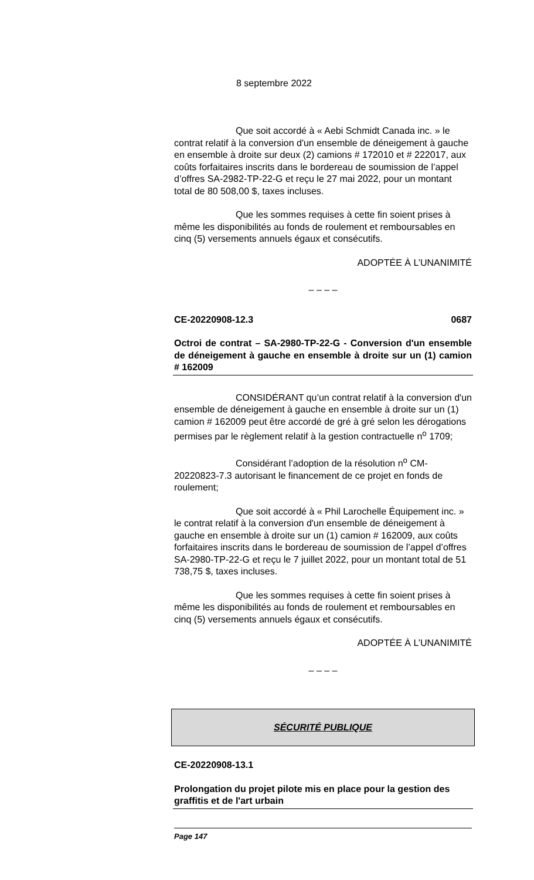8 septembre 2022
Que soit accordé à « Aebi Schmidt Canada inc. » le contrat relatif à la conversion d'un ensemble de déneigement à gauche en ensemble à droite sur deux (2) camions # 172010 et # 222017, aux coûts forfaitaires inscrits dans le bordereau de soumission de l’appel d’offres SA-2982-TP-22-G et reçu le 27 mai 2022, pour un montant total de 80 508,00 $, taxes incluses.
Que les sommes requises à cette fin soient prises à même les disponibilités au fonds de roulement et remboursables en cinq (5) versements annuels égaux et consécutifs.
ADOPTÉE À L’UNANIMITÉ
– – – –
CE-20220908-12.3 0687
Octroi de contrat – SA-2980-TP-22-G - Conversion d'un ensemble de déneigement à gauche en ensemble à droite sur un (1) camion # 162009
CONSIDÉRANT qu’un contrat relatif à la conversion d'un ensemble de déneigement à gauche en ensemble à droite sur un (1) camion # 162009 peut être accordé de gré à gré selon les dérogations permises par le règlement relatif à la gestion contractuelle n<sup>o</sup> 1709;
Considérant l’adoption de la résolution n<sup>o</sup> CM-20220823-7.3 autorisant le financement de ce projet en fonds de roulement;
Que soit accordé à « Phil Larochelle Équipement inc. » le contrat relatif à la conversion d'un ensemble de déneigement à gauche en ensemble à droite sur un (1) camion # 162009, aux coûts forfaitaires inscrits dans le bordereau de soumission de l’appel d’offres SA-2980-TP-22-G et reçu le 7 juillet 2022, pour un montant total de 51 738,75 $, taxes incluses.
Que les sommes requises à cette fin soient prises à même les disponibilités au fonds de roulement et remboursables en cinq (5) versements annuels égaux et consécutifs.
ADOPTÉE À L’UNANIMITÉ
– – – –
SÉCURITÉ PUBLIQUE
CE-20220908-13.1
Prolongation du projet pilote mis en place pour la gestion des graffitis et de l'art urbain
Page 147